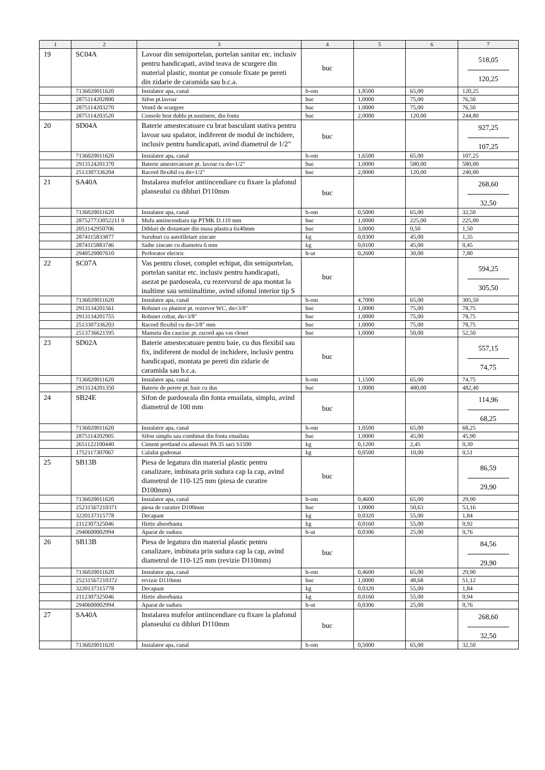| 1 | 2 | 3 | 4 | 5 | 6 | 7 |
| --- | --- | --- | --- | --- | --- | --- |
| 19 | SC04A | Lavoar din semiportelan, portelan sanitar etc. inclusiv pentru handicapati, avind teava de scurgere din material plastic, montat pe console fixate pe pereti din zidarie de caramida sau b.c.a. | buc | | | 518,05 120,25 |
| | 7136020011620 | Instalator apa, canal | h-om | 1,8500 | 65,00 | 120,25 |
| | 2875114202800 | Sifon pt.lavoar | buc | 1,0000 | 75,00 | 76,50 |
| | 2875114203270 | Ventil de scurgere | buc | 1,0000 | 75,00 | 76,50 |
| | 2875114203520 | Console brat dublu pt.sustinere, din fonta | buc | 2,0000 | 120,00 | 244,80 |
| 20 | SD04A | Baterie amestecatoare cu brat basculant stativa pentru lavoar sau spalator, indiferent de modul de inchidere, inclusiv pentru handicapati, avind diametrul de 1/2" | buc | | | 927,25 107,25 |
| | 7136020011620 | Instalator apa, canal | h-om | 1,6500 | 65,00 | 107,25 |
| | 2913124201370 | Baterie amestecatoare pt. lavoar cu dn=1/2" | buc | 1,0000 | 580,00 | 580,00 |
| | 2513307336204 | Racord flexibil cu dn=1/2" | buc | 2,0000 | 120,00 | 240,00 |
| 21 | SA40A | Instalarea mufelor antiincendiare cu fixare la plafonul planseului cu dibluri D110mm | buc | | | 268,60 32,50 |
| | 7136020011620 | Instalator apa, canal | h-om | 0,5000 | 65,00 | 32,50 |
| | 287527733052211 0 | Mufa antiincendiara tip PTMK D.110 mm | buc | 1,0000 | 225,00 | 225,00 |
| | 2051142950706 | Dibluri de distantare din masa plastica 6x40mm | buc | 3,0000 | 0,50 | 1,50 |
| | 2874115833877 | Suruburi cu autofiletare zincate | kg | 0,0300 | 45,00 | 1,35 |
| | 2874115883746 | Saibe zincate cu diametru 6 mm | kg | 0,0100 | 45,00 | 0,45 |
| | 2940520007610 | Perforator electric | h-ut | 0,2600 | 30,00 | 7,80 |
| 22 | SC07A | Vas pentru closet, complet echipat, din semiportelan, portelan sanitar etc. inclusiv pentru handicapati, asezat pe pardoseala, cu rezervorul de apa montat la inaltime sau semiinaltime, avind sifonul interior tip S | buc | | | 594,25 305,50 |
| | 7136020011620 | Instalator apa, canal | h-om | 4,7000 | 65,00 | 305,50 |
| | 2913134201561 | Robinet cu plutitor pt. rezervor WC, dn=3/8" | buc | 1,0000 | 75,00 | 78,75 |
| | 2913134201755 | Robinet coltar, dn=3/8" | buc | 1,0000 | 75,00 | 78,75 |
| | 2513307336203 | Racord flexibil cu dn=3/8" mm | buc | 1,0000 | 75,00 | 78,75 |
| | 2513736621595 | Manseta din cauciuc pt. racord apa vas closet | buc | 1,0000 | 50,00 | 52,50 |
| 23 | SD02A | Baterie amestecatoare pentru baie, cu dus flexibil sau fix, indiferent de modul de inchidere, inclusiv pentru handicapati, montata pe pereti din zidarie de caramida sau b.c.a. | buc | | | 557,15 74,75 |
| | 7136020011620 | Instalator apa, canal | h-om | 1,1500 | 65,00 | 74,75 |
| | 2913124201350 | Baterie de perete pt. baie cu dus | buc | 1,0000 | 480,00 | 482,40 |
| 24 | SB24E | Sifon de pardoseala din fonta emailata, simplu, avind diametrul de 100 mm | buc | | | 114,96 68,25 |
| | 7136020011620 | Instalator apa, canal | h-om | 1,0500 | 65,00 | 68,25 |
| | 2875114202905 | Sifon simplu sau combinat din fonta emailata | buc | 1,0000 | 45,00 | 45,90 |
| | 2651122100440 | Ciment portland cu adaosuri PA 35 saci S1500 | kg | 0,1200 | 2,45 | 0,30 |
| | 1752117307067 | Calafat gudronat | kg | 0,0500 | 10,00 | 0,51 |
| 25 | SB13B | Piesa de legatura din material plastic pentru canalizare, imbinata prin sudura cap la cap, avind diametrul de 110-125 mm (piesa de curatire D100mm) | buc | | | 86,59 29,90 |
| | 7136020011620 | Instalator apa, canal | h-om | 0,4600 | 65,00 | 29,90 |
| | 25231567210371 | piesa de curatire D100mm | buc | 1,0000 | 50,63 | 53,16 |
| | 3220137315778 | Decapant | kg | 0,0320 | 55,00 | 1,84 |
| | 2112307325046 | Hirtie absorbanta | kg | 0,0160 | 55,00 | 0,92 |
| | 2940600002994 | Aparat de sudura | h-ut | 0,0306 | 25,00 | 0,76 |
| 26 | SB13B | Piesa de legatura din material plastic pentru canalizare, imbinata prin sudura cap la cap, avind diametrul de 110-125 mm (revizie D110mm) | buc | | | 84,56 29,90 |
| | 7136020011620 | Instalator apa, canal | h-om | 0,4600 | 65,00 | 29,90 |
| | 25231567210372 | revizie D110mm | buc | 1,0000 | 48,68 | 51,12 |
| | 3220137315778 | Decapant | kg | 0,0320 | 55,00 | 1,84 |
| | 2112307325046 | Hirtie absorbanta | kg | 0,0160 | 55,00 | 0,94 |
| | 2940600002994 | Aparat de sudura | h-ut | 0,0306 | 25,00 | 0,76 |
| 27 | SA40A | Instalarea mufelor antiincendiare cu fixare la plafonul planseului cu dibluri D110mm | buc | | | 268,60 32,50 |
| | 7136020011620 | Instalator apa, canal | h-om | 0,5000 | 65,00 | 32,50 |